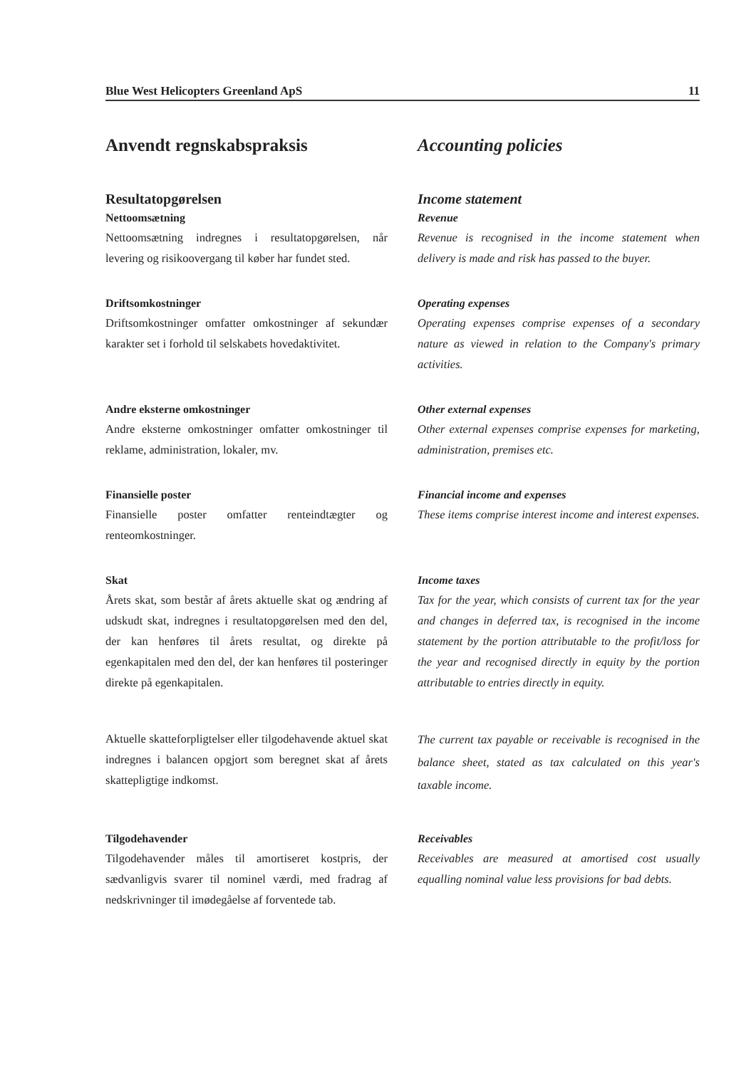Blue West Helicopters Greenland ApS 11
Anvendt regnskabspraksis Accounting policies
Resultatopgørelsen Income statement
Nettoomsætning
Nettoomsætning indregnes i resultatopgørelsen, når levering og risikoovergang til køber har fundet sted.
Revenue
Revenue is recognised in the income statement when delivery is made and risk has passed to the buyer.
Driftsomkostninger
Driftsomkostninger omfatter omkostninger af sekundær karakter set i forhold til selskabets hovedaktivitet.
Operating expenses
Operating expenses comprise expenses of a secondary nature as viewed in relation to the Company's primary activities.
Andre eksterne omkostninger
Andre eksterne omkostninger omfatter omkostninger til reklame, administration, lokaler, mv.
Other external expenses
Other external expenses comprise expenses for marketing, administration, premises etc.
Finansielle poster
Finansielle poster omfatter renteindtægter og renteomkostninger.
Financial income and expenses
These items comprise interest income and interest expenses.
Skat
Årets skat, som består af årets aktuelle skat og ændring af udskudt skat, indregnes i resultatopgørelsen med den del, der kan henføres til årets resultat, og direkte på egenkapitalen med den del, der kan henføres til posteringer direkte på egenkapitalen.
Income taxes
Tax for the year, which consists of current tax for the year and changes in deferred tax, is recognised in the income statement by the portion attributable to the profit/loss for the year and recognised directly in equity by the portion attributable to entries directly in equity.
Aktuelle skatteforpligtelser eller tilgodehavende aktuel skat indregnes i balancen opgjort som beregnet skat af årets skattepligtige indkomst.
The current tax payable or receivable is recognised in the balance sheet, stated as tax calculated on this year's taxable income.
Tilgodehavender
Tilgodehavender måles til amortiseret kostpris, der sædvanligvis svarer til nominel værdi, med fradrag af nedskrivninger til imødegåelse af forventede tab.
Receivables
Receivables are measured at amortised cost usually equalling nominal value less provisions for bad debts.